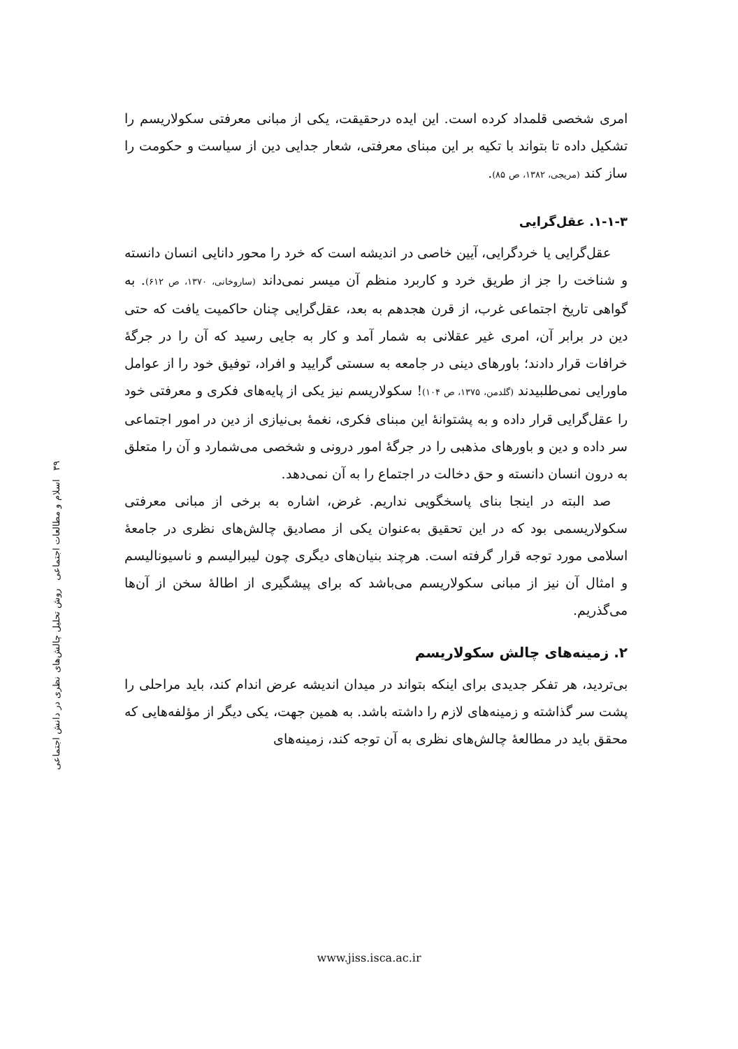امری شخصی قلمداد کرده است. این ایده درحقیقت، یکی از مبانی معرفتی سکولاریسم را تشکیل داده تا بتواند با تکیه بر این مبنای معرفتی، شعار جدایی دین از سیاست و حکومت را ساز کند (مریجی، ۱۳۸۲، ص ۸۵).
۱-۱-۳. عقل‌گرایی
عقل‌گرایی یا خردگرایی، آیین خاصی در اندیشه است که خرد را محور دانایی انسان دانسته و شناخت را جز از طریق خرد و کاربرد منظم آن میسر نمی‌داند (ساروخانی، ۱۳۷۰، ص ۶۱۲). به گواهی تاریخ اجتماعی غرب، از قرن هجدهم به بعد، عقل‌گرایی چنان حاکمیت یافت که حتی دین در برابر آن، امری غیر عقلانی به شمار آمد و کار به جایی رسید که آن را در جرگهٔ خرافات قرار دادند؛ باورهای دینی در جامعه به سستی گرایید و افراد، توفیق خود را از عوامل ماورایی نمی‌طلبیدند (گلدمن، ۱۳۷۵، ص ۱۰۴)! سکولاریسم نیز یکی از پایه‌های فکری و معرفتی خود را عقل‌گرایی قرار داده و به پشتوانهٔ این مبنای فکری، نغمهٔ بی‌نیازی از دین در امور اجتماعی سر داده و دین و باورهای مذهبی را در جرگهٔ امور درونی و شخصی می‌شمارد و آن را متعلق به درون انسان دانسته و حق دخالت در اجتماع را به آن نمی‌دهد.
صد البته در اینجا بنای پاسخگویی نداریم. غرض، اشاره به برخی از مبانی معرفتی سکولاریسمی بود که در این تحقیق به‌عنوان یکی از مصادیق چالش‌های نظری در جامعهٔ اسلامی مورد توجه قرار گرفته است. هرچند بنیان‌های دیگری چون لیبرالیسم و ناسیونالیسم و امثال آن نیز از مبانی سکولاریسم می‌باشد که برای پیشگیری از اطالهٔ سخن از آن‌ها می‌گذریم.
۲. زمینه‌های چالش سکولاریسم
بی‌تردید، هر تفکر جدیدی برای اینکه بتواند در میدان اندیشه عرض اندام کند، باید مراحلی را پشت سر گذاشته و زمینه‌های لازم را داشته باشد. به همین جهت، یکی دیگر از مؤلفه‌هایی که محقق باید در مطالعهٔ چالش‌های نظری به آن توجه کند، زمینه‌های
۳۹ اسلام و مطالعات اجتماعی روش تحلیل چالش‌های نظری در دانش اجتماعی
www.jiss.isca.ac.ir